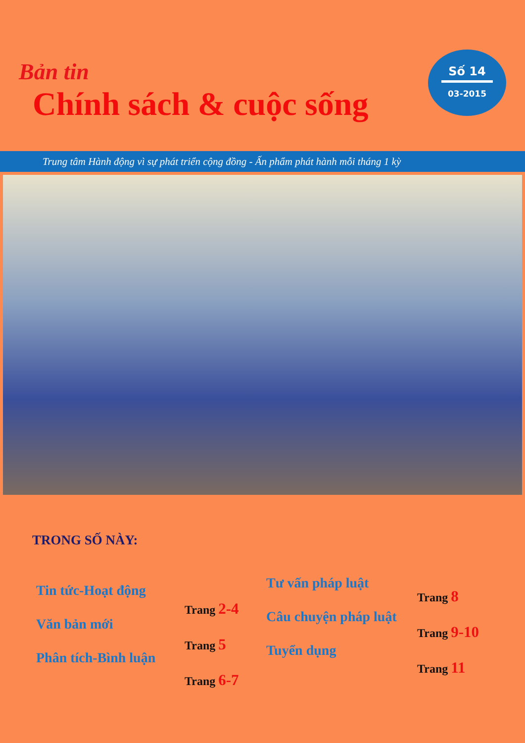Bản tin
Chính sách & cuộc sống
Số 14
03-2015
Trung tâm Hành động vì sự phát triển cộng đồng - Ấn phẩm phát hành mỗi tháng 1 kỳ
TRONG SỐ NÀY:
Tin tức-Hoạt động
Văn bản mới
Phân tích-Bình luận
Trang 2-4
Trang 5
Trang 6-7
Tư vấn pháp luật
Câu chuyện pháp luật
Tuyển dụng
Trang 8
Trang 9-10
Trang 11